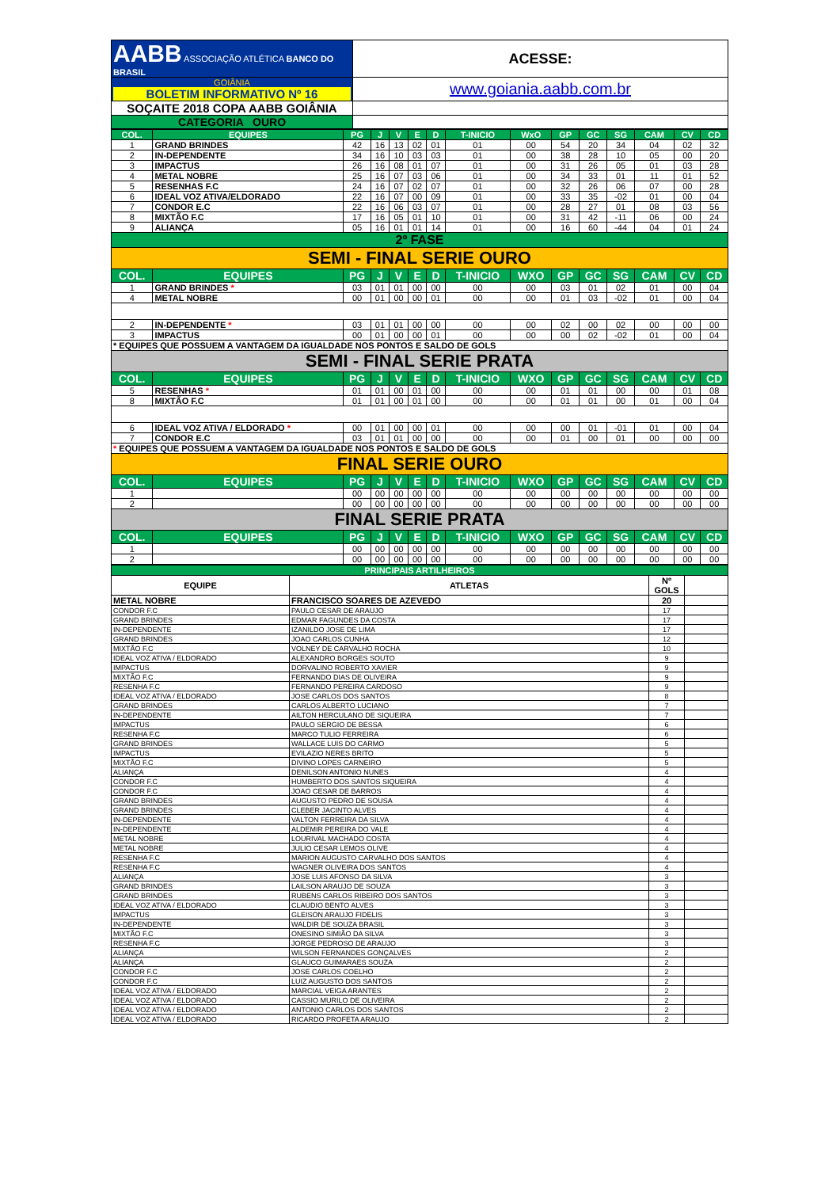| AABB ASSOCIAÇÃO ATLÉTICA BANCO DO BRASIL | ACESSE: |
| GOIÂNIA BOLETIM INFORMATIVO Nº 16 | www.goiania.aabb.com.br |
| SOÇAITE 2018 COPA AABB GOIÂNIA | |
| CATEGORIA OURO | |
| COL. | EQUIPES | PG | J | V | E | D | T-INICIO | WxO | GP | GC | SG | CAM | CV | CD |
| 1 | GRAND BRINDES | 42 | 16 | 13 | 02 | 01 | 01 | 00 | 54 | 20 | 34 | 04 | 02 | 32 |
| 2 | IN-DEPENDENTE | 34 | 16 | 10 | 03 | 03 | 01 | 00 | 38 | 28 | 10 | 05 | 00 | 20 |
| 3 | IMPACTUS | 26 | 16 | 08 | 01 | 07 | 01 | 00 | 31 | 26 | 05 | 01 | 03 | 28 |
| 4 | METAL NOBRE | 25 | 16 | 07 | 03 | 06 | 01 | 00 | 34 | 33 | 01 | 11 | 01 | 52 |
| 5 | RESENHAS F.C | 24 | 16 | 07 | 02 | 07 | 01 | 00 | 32 | 26 | 06 | 07 | 00 | 28 |
| 6 | IDEAL VOZ ATIVA/ELDORADO | 22 | 16 | 07 | 00 | 09 | 01 | 00 | 33 | 35 | -02 | 01 | 00 | 04 |
| 7 | CONDOR E.C | 22 | 16 | 06 | 03 | 07 | 01 | 00 | 28 | 27 | 01 | 08 | 03 | 56 |
| 8 | MIXTÃO F.C | 17 | 16 | 05 | 01 | 10 | 01 | 00 | 31 | 42 | -11 | 06 | 00 | 24 |
| 9 | ALIANÇA | 05 | 16 | 01 | 01 | 14 | 01 | 00 | 16 | 60 | -44 | 04 | 01 | 24 |
| 2º FASE | | | | | | | | | | | | | | |
| SEMI - FINAL SERIE OURO | | | | | | | | | | | | | | |
| COL. | EQUIPES | PG | J | V | E | D | T-INICIO | WXO | GP | GC | SG | CAM | CV | CD |
| 1 | GRAND BRINDES * | 03 | 01 | 01 | 00 | 00 | 00 | 00 | 03 | 01 | 02 | 01 | 00 | 04 |
| 4 | METAL NOBRE | 00 | 01 | 00 | 00 | 01 | 00 | 00 | 01 | 03 | -02 | 01 | 00 | 04 |
| 2 | IN-DEPENDENTE * | 03 | 01 | 01 | 00 | 00 | 00 | 00 | 02 | 00 | 02 | 00 | 00 | 00 |
| 3 | IMPACTUS | 00 | 01 | 00 | 00 | 01 | 00 | 00 | 00 | 02 | -02 | 01 | 00 | 04 |
| * EQUIPES QUE POSSUEM A VANTAGEM DA IGUALDADE NOS PONTOS E SALDO DE GOLS | | | | | | | | | | | | | | |
| SEMI - FINAL SERIE PRATA | | | | | | | | | | | | | | |
| COL. | EQUIPES | PG | J | V | E | D | T-INICIO | WXO | GP | GC | SG | CAM | CV | CD |
| 5 | RESENHAS * | 01 | 01 | 00 | 01 | 00 | 00 | 00 | 01 | 01 | 00 | 00 | 01 | 08 |
| 8 | MIXTÃO F.C | 01 | 01 | 00 | 01 | 00 | 00 | 00 | 01 | 01 | 00 | 01 | 00 | 04 |
| 6 | IDEAL VOZ ATIVA / ELDORADO * | 00 | 01 | 00 | 00 | 01 | 00 | 00 | 00 | 01 | -01 | 01 | 00 | 04 |
| 7 | CONDOR E.C | 03 | 01 | 01 | 00 | 00 | 00 | 00 | 01 | 00 | 01 | 00 | 00 | 00 |
| * EQUIPES QUE POSSUEM A VANTAGEM DA IGUALDADE NOS PONTOS E SALDO DE GOLS | | | | | | | | | | | | | | |
| FINAL SERIE OURO | | | | | | | | | | | | | | |
| COL. | EQUIPES | PG | J | V | E | D | T-INICIO | WXO | GP | GC | SG | CAM | CV | CD |
| 1 | | 00 | 00 | 00 | 00 | 00 | 00 | 00 | 00 | 00 | 00 | 00 | 00 | 00 |
| 2 | | 00 | 00 | 00 | 00 | 00 | 00 | 00 | 00 | 00 | 00 | 00 | 00 | 00 |
| FINAL SERIE PRATA | | | | | | | | | | | | | | |
| COL. | EQUIPES | PG | J | V | E | D | T-INICIO | WXO | GP | GC | SG | CAM | CV | CD |
| 1 | | 00 | 00 | 00 | 00 | 00 | 00 | 00 | 00 | 00 | 00 | 00 | 00 | 00 |
| 2 | | 00 | 00 | 00 | 00 | 00 | 00 | 00 | 00 | 00 | 00 | 00 | 00 | 00 |
| PRINCIPAIS ARTILHEIROS | | | |
| EQUIPE | ATLETAS | Nº GOLS | |
| METAL NOBRE | FRANCISCO SOARES DE AZEVEDO | 20 | |
| CONDOR F.C | PAULO CESAR DE ARAUJO | 17 | |
| GRAND BRINDES | EDMAR FAGUNDES DA COSTA | 17 | |
| IN-DEPENDENTE | IZANILDO JOSE DE LIMA | 17 | |
| GRAND BRINDES | JOAO CARLOS CUNHA | 12 | |
| MIXTÃO F.C | VOLNEY DE CARVALHO ROCHA | 10 | |
| IDEAL VOZ ATIVA / ELDORADO | ALEXANDRO BORGES SOUTO | 9 | |
| IMPACTUS | DORVALINO ROBERTO XAVIER | 9 | |
| MIXTÃO F.C | FERNANDO DIAS DE OLIVEIRA | 9 | |
| RESENHA F.C | FERNANDO PEREIRA CARDOSO | 9 | |
| IDEAL VOZ ATIVA / ELDORADO | JOSE CARLOS DOS SANTOS | 8 | |
| GRAND BRINDES | CARLOS ALBERTO LUCIANO | 7 | |
| IN-DEPENDENTE | AILTON HERCULANO DE SIQUEIRA | 7 | |
| IMPACTUS | PAULO SERGIO DE BESSA | 6 | |
| RESENHA F.C | MARCO TULIO FERREIRA | 6 | |
| GRAND BRINDES | WALLACE LUIS DO CARMO | 5 | |
| IMPACTUS | EVILAZIO NERES BRITO | 5 | |
| MIXTÃO F.C | DIVINO LOPES CARNEIRO | 5 | |
| ALIANÇA | DENILSON ANTONIO NUNES | 4 | |
| CONDOR F.C | HUMBERTO DOS SANTOS SIQUEIRA | 4 | |
| CONDOR F.C | JOAO CESAR DE BARROS | 4 | |
| GRAND BRINDES | AUGUSTO PEDRO DE SOUSA | 4 | |
| GRAND BRINDES | CLEBER JACINTO ALVES | 4 | |
| IN-DEPENDENTE | VALTON FERREIRA DA SILVA | 4 | |
| IN-DEPENDENTE | ALDEMIR PEREIRA DO VALE | 4 | |
| METAL NOBRE | LOURIVAL MACHADO COSTA | 4 | |
| METAL NOBRE | JULIO CESAR LEMOS OLIVE | 4 | |
| RESENHA F.C | MARION AUGUSTO CARVALHO DOS SANTOS | 4 | |
| RESENHA F.C | WAGNER OLIVEIRA DOS SANTOS | 4 | |
| ALIANÇA | JOSE LUIS AFONSO DA SILVA | 3 | |
| GRAND BRINDES | LAILSON ARAUJO DE SOUZA | 3 | |
| GRAND BRINDES | RUBENS CARLOS RIBEIRO DOS SANTOS | 3 | |
| IDEAL VOZ ATIVA / ELDORADO | CLAUDIO BENTO ALVES | 3 | |
| IMPACTUS | GLEISON ARAUJO FIDELIS | 3 | |
| IN-DEPENDENTE | WALDIR DE SOUZA BRASIL | 3 | |
| MIXTÃO F.C | ONESINO SIMIÃO DA SILVA | 3 | |
| RESENHA F.C | JORGE PEDROSO DE ARAUJO | 3 | |
| ALIANÇA | WILSON FERNANDES GONÇALVES | 2 | |
| ALIANÇA | GLAUCO GUIMARAES SOUZA | 2 | |
| CONDOR F.C | JOSE CARLOS COELHO | 2 | |
| CONDOR F.C | LUIZ AUGUSTO DOS SANTOS | 2 | |
| IDEAL VOZ ATIVA / ELDORADO | MARCIAL VEIGA ARANTES | 2 | |
| IDEAL VOZ ATIVA / ELDORADO | CASSIO MURILO DE OLIVEIRA | 2 | |
| IDEAL VOZ ATIVA / ELDORADO | ANTONIO CARLOS DOS SANTOS | 2 | |
| IDEAL VOZ ATIVA / ELDORADO | RICARDO PROFETA ARAUJO | 2 | |